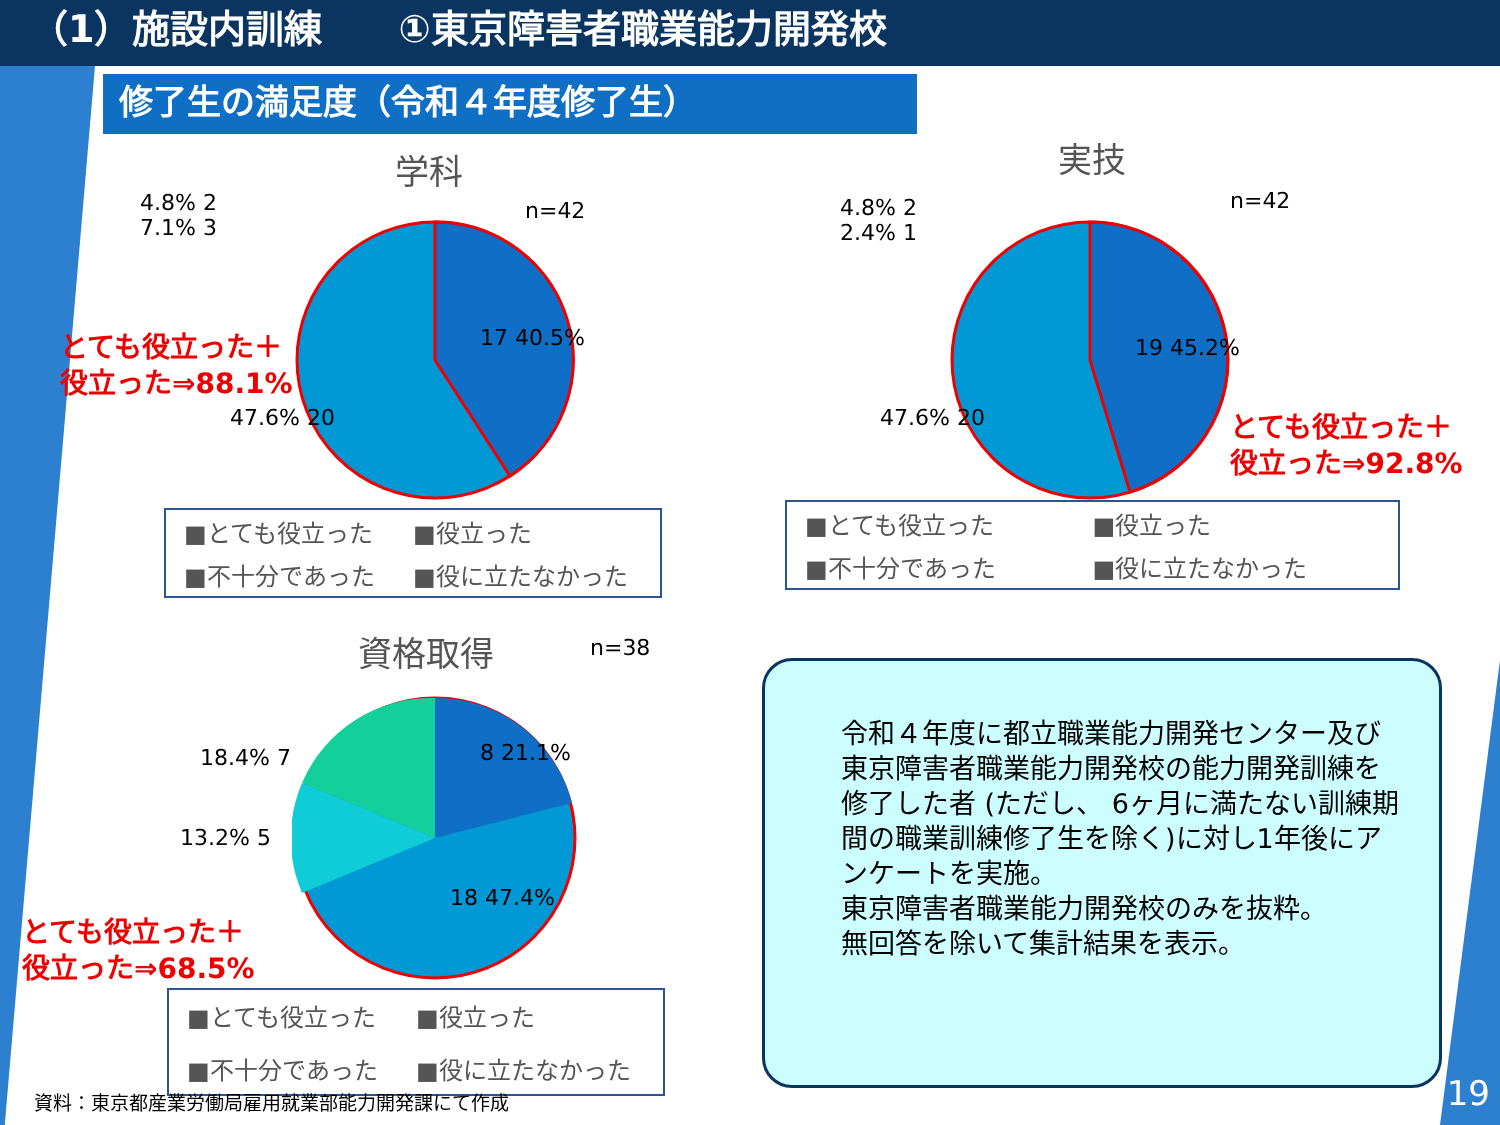（1）施設内訓練　　①東京障害者職業能力開発校
修了生の満足度（令和４年度修了生）
学科
n=42
17 40.5%
47.6% 20
4.8% 2
7.1% 3
とても役立った＋
役立った⇒88.1%
■とても役立った ■役立った ■不十分であった ■役に立たなかった
実技
n=42
4.8% 2
2.4% 1
19 45.2%
47.6% 20
とても役立った＋
役立った⇒92.8%
■とても役立った ■役立った ■不十分であった ■役に立たなかった
資格取得 n=38
18.4% 7 8 21.1%
13.2% 5
18 47.4%
とても役立った＋
役立った⇒68.5%
■とても役立った ■役立った ■不十分であった ■役に立たなかった
資料：東京都産業労働局雇用就業部能力開発課にて作成
令和４年度に都立職業能力開発センター及び東京障害者職業能力開発校の能力開発訓練を修了した者 (ただし、 6ヶ月に満たない訓練期間の職業訓練修了生を除く)に対し1年後にアンケートを実施。
東京障害者職業能力開発校のみを抜粋。
無回答を除いて集計結果を表示。
19